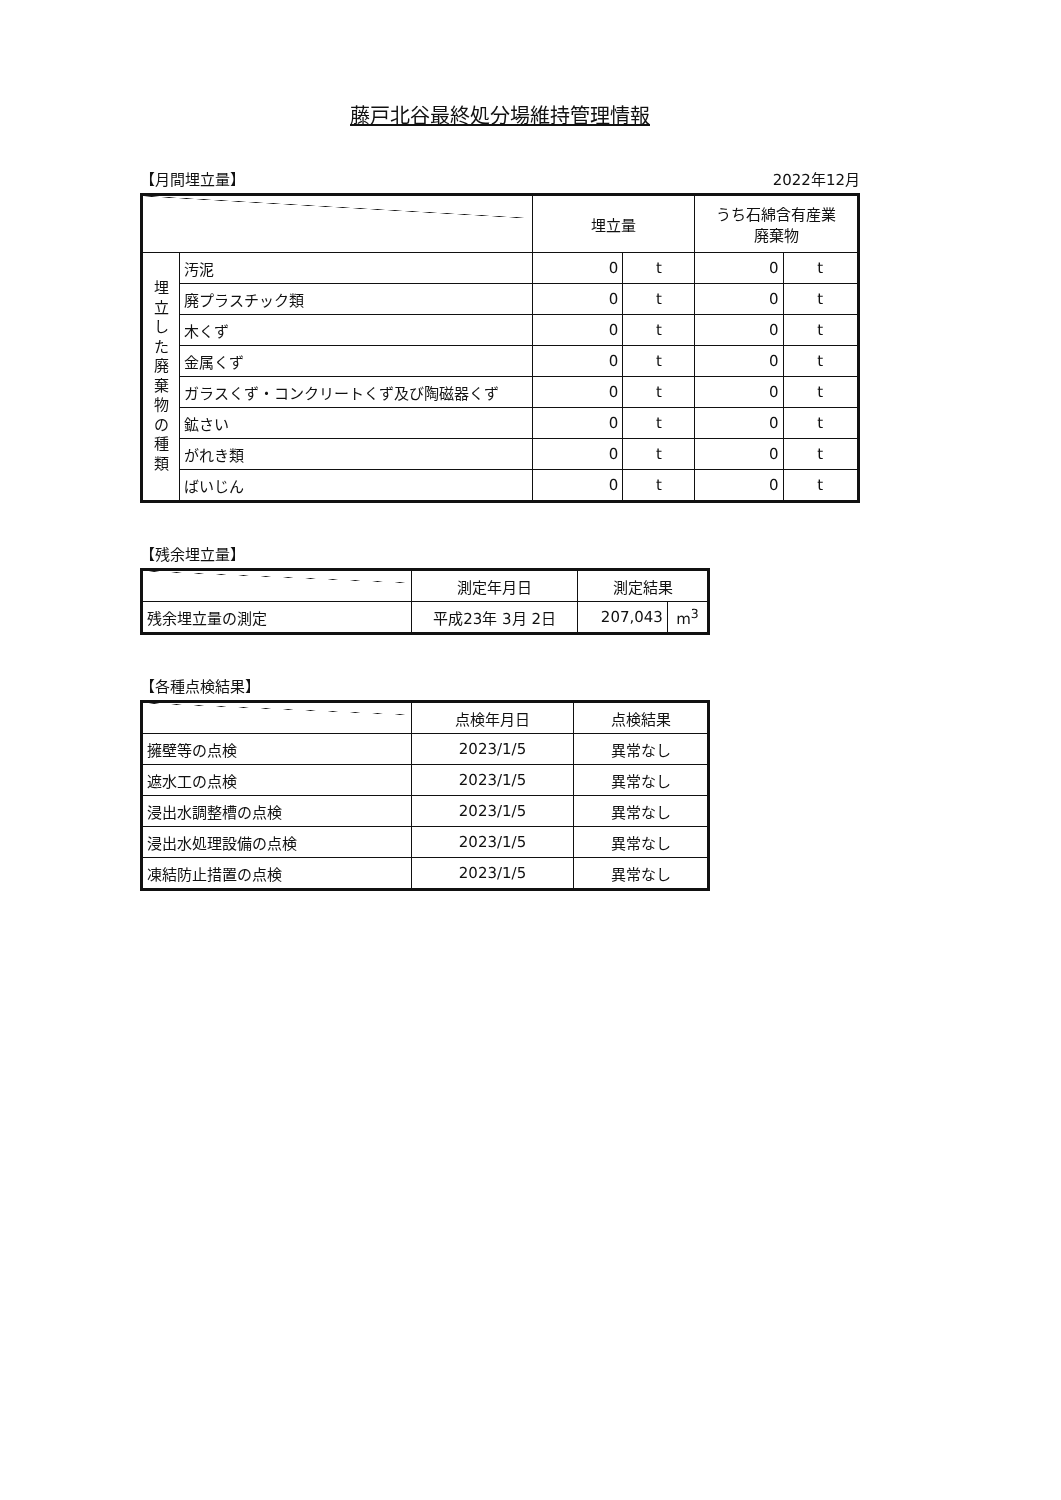藤戸北谷最終処分場維持管理情報
【月間埋立量】 2022年12月
| | | 埋立量 | | うち石綿含有産業 廃棄物 | |
| --- | --- | --- | --- | --- | --- |
| 埋 立 し た 廃 棄 物 の 種 類 | 汚泥 | 0 | t | 0 | t |
| | 廃プラスチック類 | 0 | t | 0 | t |
| | 木くず | 0 | t | 0 | t |
| | 金属くず | 0 | t | 0 | t |
| | ガラスくず・コンクリートくず及び陶磁器くず | 0 | t | 0 | t |
| | 鉱さい | 0 | t | 0 | t |
| | がれき類 | 0 | t | 0 | t |
| | ばいじん | 0 | t | 0 | t |
【残余埋立量】
| | 測定年月日 | 測定結果 | |
| --- | --- | --- | --- |
| 残余埋立量の測定 | 平成23年 3月 2日 | 207,043 | m<sup>3</sup> |
【各種点検結果】
| | 点検年月日 | 点検結果 |
| --- | --- | --- |
| 擁壁等の点検 | 2023/1/5 | 異常なし |
| 遮水工の点検 | 2023/1/5 | 異常なし |
| 浸出水調整槽の点検 | 2023/1/5 | 異常なし |
| 浸出水処理設備の点検 | 2023/1/5 | 異常なし |
| 凍結防止措置の点検 | 2023/1/5 | 異常なし |